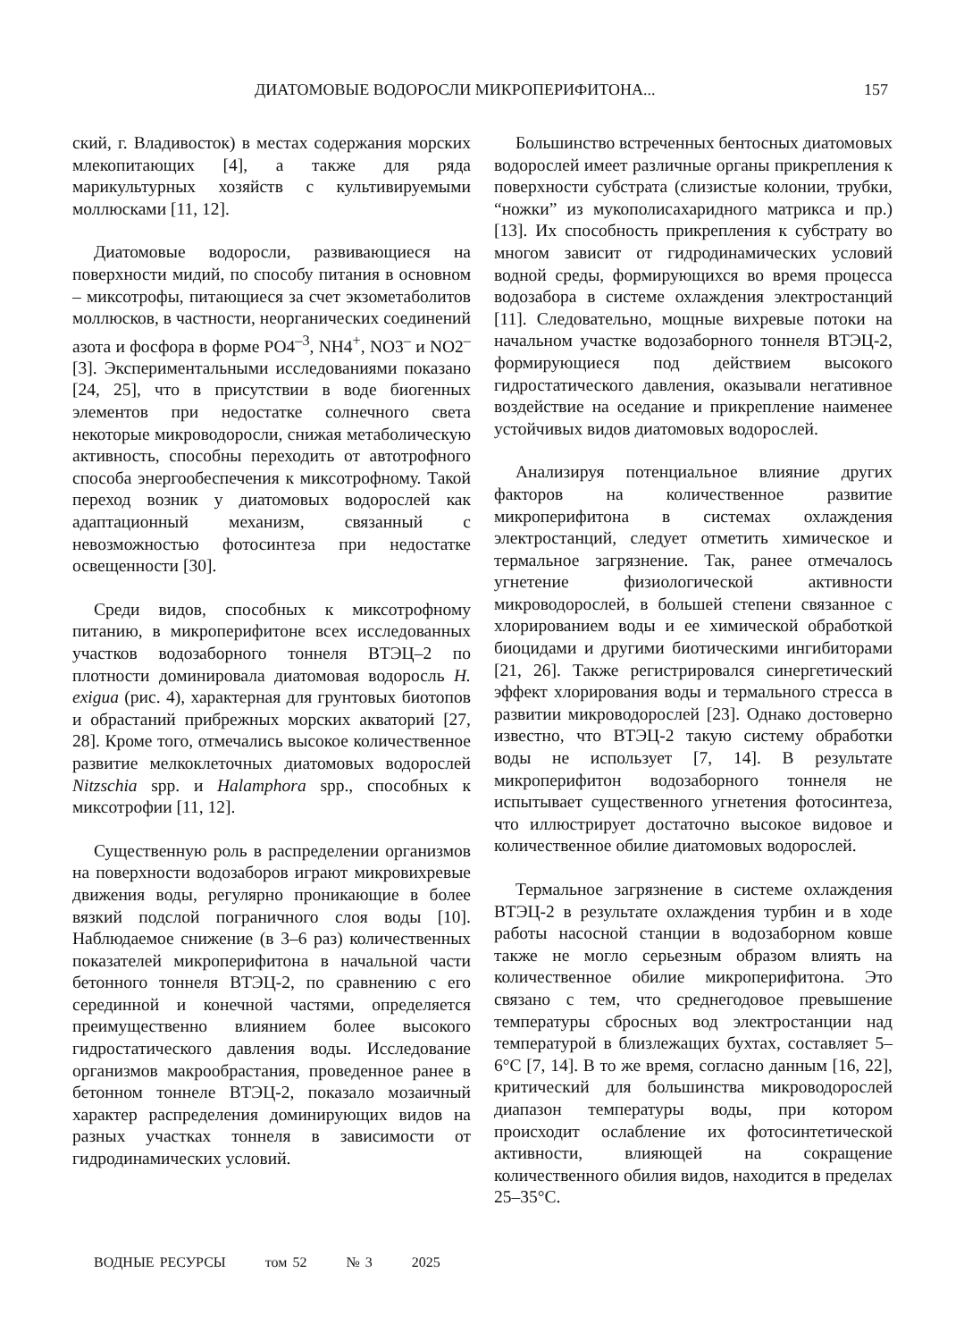ДИАТОМОВЫЕ ВОДОРОСЛИ МИКРОПЕРИФИТОНА... 157
ский, г. Владивосток) в местах содержания морских млекопитающих [4], а также для ряда марикультурных хозяйств с культивируемыми моллюсками [11, 12].
Диатомовые водоросли, развивающиеся на поверхности мидий, по способу питания в основном – миксотрофы, питающиеся за счет экзометаболитов моллюсков, в частности, неорганических соединений азота и фосфора в форме PO4<sup>–3</sup>, NH4<sup>+</sup>, NO3<sup>–</sup> и NO2<sup>–</sup> [3]. Экспериментальными исследованиями показано [24, 25], что в присутствии в воде биогенных элементов при недостатке солнечного света некоторые микроводоросли, снижая метаболическую активность, способны переходить от автотрофного способа энергообеспечения к миксотрофному. Такой переход возник у диатомовых водорослей как адаптационный механизм, связанный с невозможностью фотосинтеза при недостатке освещенности [30].
Среди видов, способных к миксотрофному питанию, в микроперифитоне всех исследованных участков водозаборного тоннеля ВТЭЦ–2 по плотности доминировала диатомовая водоросль H. exigua (рис. 4), характерная для грунтовых биотопов и обрастаний прибрежных морских акваторий [27, 28]. Кроме того, отмечались высокое количественное развитие мелкоклеточных диатомовых водорослей Nitzschia spp. и Halamphora spp., способных к миксотрофии [11, 12].
Существенную роль в распределении организмов на поверхности водозаборов играют микровихревые движения воды, регулярно проникающие в более вязкий подслой пограничного слоя воды [10]. Наблюдаемое снижение (в 3–6 раз) количественных показателей микроперифитона в начальной части бетонного тоннеля ВТЭЦ-2, по сравнению с его серединной и конечной частями, определяется преимущественно влиянием более высокого гидростатического давления воды. Исследование организмов макрообрастания, проведенное ранее в бетонном тоннеле ВТЭЦ-2, показало мозаичный характер распределения доминирующих видов на разных участках тоннеля в зависимости от гидродинамических условий.
Большинство встреченных бентосных диатомовых водорослей имеет различные органы прикрепления к поверхности субстрата (слизистые колонии, трубки, “ножки” из мукополисахаридного матрикса и пр.) [13]. Их способность прикрепления к субстрату во многом зависит от гидродинамических условий водной среды, формирующихся во время процесса водозабора в системе охлаждения электростанций [11]. Следовательно, мощные вихревые потоки на начальном участке водозаборного тоннеля ВТЭЦ-2, формирующиеся под действием высокого гидростатического давления, оказывали негативное воздействие на оседание и прикрепление наименее устойчивых видов диатомовых водорослей.
Анализируя потенциальное влияние других факторов на количественное развитие микроперифитона в системах охлаждения электростанций, следует отметить химическое и термальное загрязнение. Так, ранее отмечалось угнетение физиологической активности микроводорослей, в большей степени связанное с хлорированием воды и ее химической обработкой биоцидами и другими биотическими ингибиторами [21, 26]. Также регистрировался синергетический эффект хлорирования воды и термального стресса в развитии микроводорослей [23]. Однако достоверно известно, что ВТЭЦ-2 такую систему обработки воды не использует [7, 14]. В результате микроперифитон водозаборного тоннеля не испытывает существенного угнетения фотосинтеза, что иллюстрирует достаточно высокое видовое и количественное обилие диатомовых водорослей.
Термальное загрязнение в системе охлаждения ВТЭЦ-2 в результате охлаждения турбин и в ходе работы насосной станции в водозаборном ковше также не могло серьезным образом влиять на количественное обилие микроперифитона. Это связано с тем, что среднегодовое превышение температуры сбросных вод электростанции над температурой в близлежащих бухтах, составляет 5–6°C [7, 14]. В то же время, согласно данным [16, 22], критический для большинства микроводорослей диапазон температуры воды, при котором происходит ослабление их фотосинтетической активности, влияющей на сокращение количественного обилия видов, находится в пределах 25–35°C.
ВОДНЫЕ РЕСУРСЫ том 52 № 3 2025